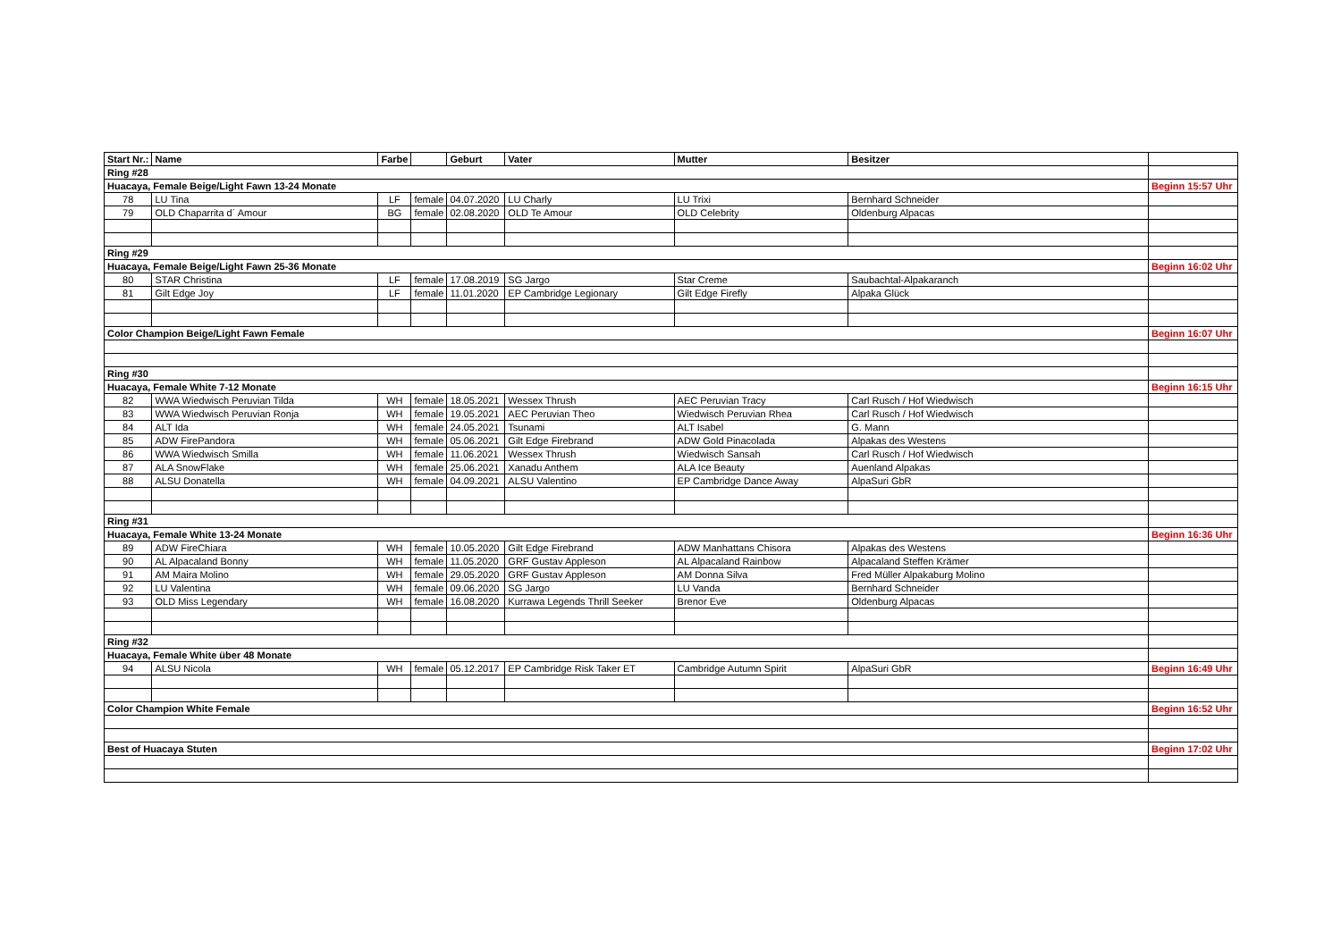| Start Nr.: | Name | Farbe | | Geburt | Vater | Mutter | Besitzer | |
| --- | --- | --- | --- | --- | --- | --- | --- | --- |
| Ring #28 | | | | | | | | |
| Huacaya, Female Beige/Light Fawn 13-24 Monate | | | | | | | | Beginn 15:57 Uhr |
| 78 | LU Tina | LF | female | 04.07.2020 | LU Charly | LU Trixi | Bernhard Schneider | |
| 79 | OLD Chaparrita d´ Amour | BG | female | 02.08.2020 | OLD Te Amour | OLD Celebrity | Oldenburg Alpacas | |
| Ring #29 | | | | | | | | |
| Huacaya, Female Beige/Light Fawn 25-36 Monate | | | | | | | | Beginn 16:02 Uhr |
| 80 | STAR Christina | LF | female | 17.08.2019 | SG Jargo | Star Creme | Saubachtal-Alpakaranch | |
| 81 | Gilt Edge Joy | LF | female | 11.01.2020 | EP Cambridge Legionary | Gilt Edge Firefly | Alpaka Glück | |
| Color Champion Beige/Light Fawn Female | | | | | | | | Beginn 16:07 Uhr |
| Ring #30 | | | | | | | | |
| Huacaya, Female White 7-12 Monate | | | | | | | | Beginn 16:15 Uhr |
| 82 | WWA Wiedwisch Peruvian Tilda | WH | female | 18.05.2021 | Wessex Thrush | AEC Peruvian Tracy | Carl Rusch / Hof Wiedwisch | |
| 83 | WWA Wiedwisch Peruvian Ronja | WH | female | 19.05.2021 | AEC Peruvian Theo | Wiedwisch Peruvian Rhea | Carl Rusch / Hof Wiedwisch | |
| 84 | ALT Ida | WH | female | 24.05.2021 | Tsunami | ALT Isabel | G. Mann | |
| 85 | ADW FirePandora | WH | female | 05.06.2021 | Gilt Edge Firebrand | ADW Gold Pinacolada | Alpakas des Westens | |
| 86 | WWA Wiedwisch Smilla | WH | female | 11.06.2021 | Wessex Thrush | Wiedwisch Sansah | Carl Rusch / Hof Wiedwisch | |
| 87 | ALA SnowFlake | WH | female | 25.06.2021 | Xanadu Anthem | ALA Ice Beauty | Auenland Alpakas | |
| 88 | ALSU Donatella | WH | female | 04.09.2021 | ALSU Valentino | EP Cambridge Dance Away | AlpaSuri GbR | |
| Ring #31 | | | | | | | | |
| Huacaya, Female White 13-24 Monate | | | | | | | | Beginn 16:36 Uhr |
| 89 | ADW FireChiara | WH | female | 10.05.2020 | Gilt Edge Firebrand | ADW Manhattans Chisora | Alpakas des Westens | |
| 90 | AL Alpacaland Bonny | WH | female | 11.05.2020 | GRF Gustav Appleson | AL Alpacaland Rainbow | Alpacaland Steffen Krämer | |
| 91 | AM Maira Molino | WH | female | 29.05.2020 | GRF Gustav Appleson | AM Donna Silva | Fred Müller Alpakaburg Molino | |
| 92 | LU Valentina | WH | female | 09.06.2020 | SG Jargo | LU Vanda | Bernhard Schneider | |
| 93 | OLD Miss Legendary | WH | female | 16.08.2020 | Kurrawa Legends Thrill Seeker | Brenor Eve | Oldenburg Alpacas | |
| Ring #32 | | | | | | | | |
| Huacaya, Female White über 48 Monate | | | | | | | | |
| 94 | ALSU Nicola | WH | female | 05.12.2017 | EP Cambridge Risk Taker ET | Cambridge Autumn Spirit | AlpaSuri GbR | Beginn 16:49 Uhr |
| Color Champion White Female | | | | | | | | Beginn 16:52 Uhr |
| Best of Huacaya Stuten | | | | | | | | Beginn 17:02 Uhr |